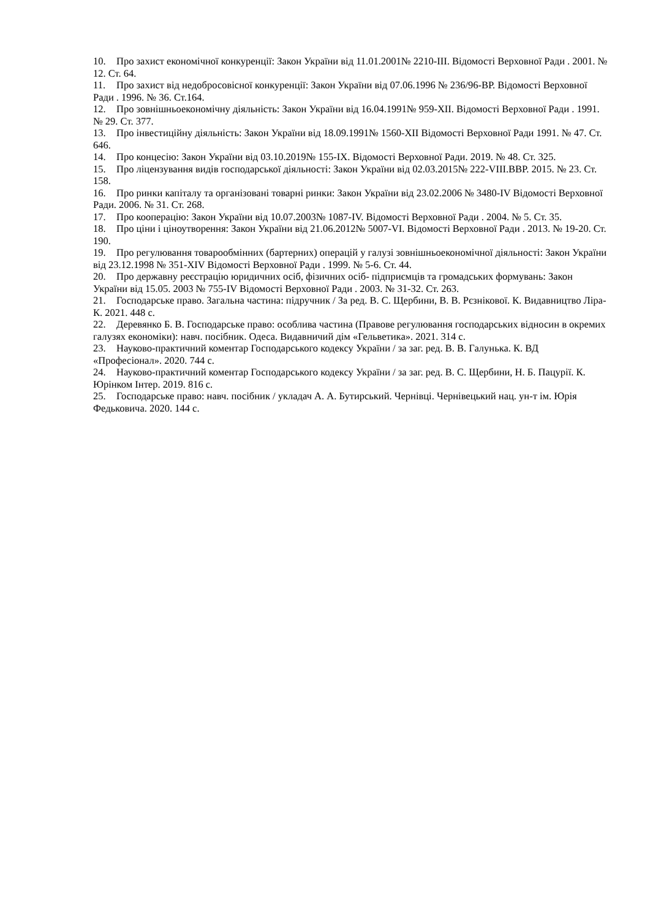10. Про захист економічної конкуренції: Закон України від 11.01.2001№ 2210-III. Відомості Верховної Ради . 2001. № 12. Ст. 64.
11. Про захист від недобросовісної конкуренції: Закон України від 07.06.1996 № 236/96-ВР. Відомості Верховної Ради . 1996. № 36. Ст.164.
12. Про зовнішньоекономічну діяльність: Закон України від 16.04.1991№ 959-XII. Відомості Верховної Ради . 1991. № 29. Ст. 377.
13. Про інвестиційну діяльність: Закон України від 18.09.1991№ 1560-XII Відомості Верховної Ради 1991. № 47. Ст. 646.
14. Про концесію: Закон України від 03.10.2019№ 155-IX. Відомості Верховної Ради. 2019. № 48. Ст. 325.
15. Про ліцензування видів господарської діяльності: Закон України від 02.03.2015№ 222-VIII.ВВР. 2015. № 23. Ст. 158.
16. Про ринки капіталу та організовані товарні ринки: Закон України від 23.02.2006 № 3480-IV Відомості Верховної Ради. 2006. № 31. Ст. 268.
17. Про кооперацію: Закон України від 10.07.2003№ 1087-IV. Відомості Верховної Ради . 2004. № 5. Ст. 35.
18. Про ціни і ціноутворення: Закон України від 21.06.2012№ 5007-VI. Відомості Верховної Ради . 2013. № 19-20. Ст. 190.
19. Про регулювання товарообмінних (бартерних) операцій у галузі зовнішньоекономічної діяльності: Закон України від 23.12.1998 № 351-XIV Відомості Верховної Ради . 1999. № 5-6. Ст. 44.
20. Про державну реєстрацію юридичних осіб, фізичних осіб- підприємців та громадських формувань: Закон України від 15.05. 2003 № 755-IV Відомості Верховної Ради . 2003. № 31-32. Ст. 263.
21. Господарське право. Загальна частина: підручник / За ред. В. С. Щербини, В. В. Рєзнікової. К. Видавництво Ліра-К. 2021. 448 с.
22. Деревянко Б. В. Господарське право: особлива частина (Правове регулювання господарських відносин в окремих галузях економіки): навч. посібник. Одеса. Видавничий дім «Гельветика». 2021. 314 с.
23. Науково-практичний коментар Господарського кодексу України / за заг. ред. В. В. Галунька. К. ВД «Професіонал». 2020. 744 с.
24. Науково-практичний коментар Господарського кодексу України / за заг. ред. В. С. Щербини, Н. Б. Пацурії. К. Юрінком Інтер. 2019. 816 с.
25. Господарське право: навч. посібник / укладач А. А. Бутирський. Чернівці. Чернівецький нац. ун-т ім. Юрія Федьковича. 2020. 144 с.